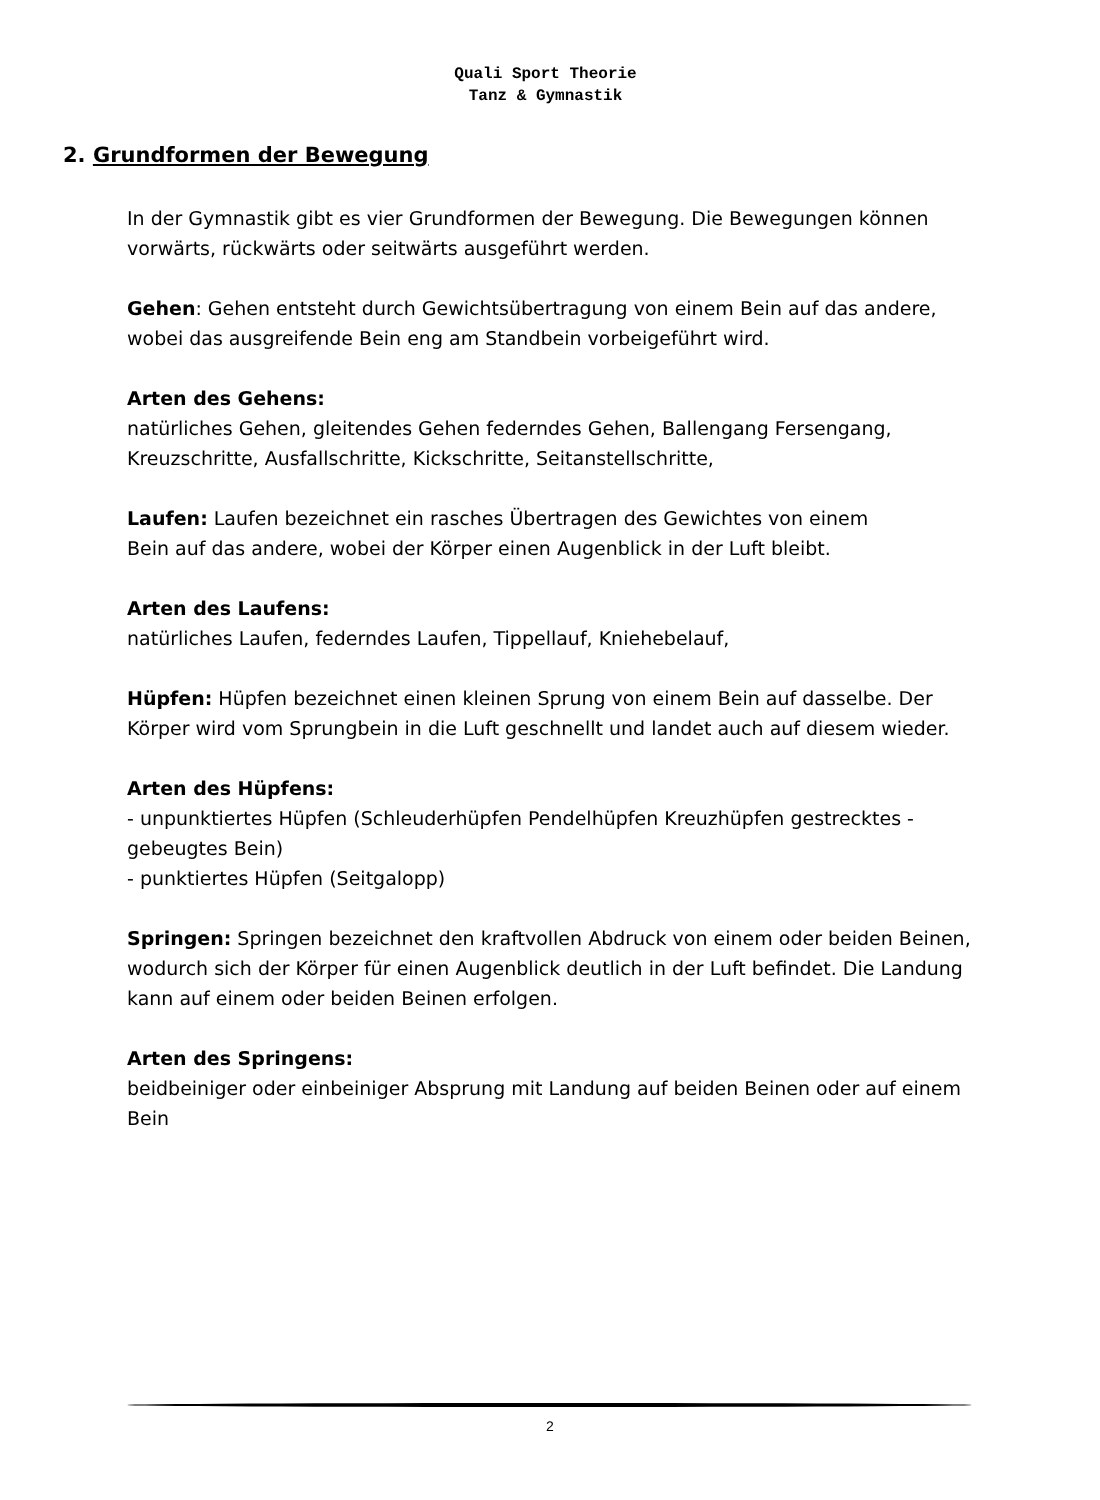Quali Sport Theorie
Tanz & Gymnastik
2. Grundformen der Bewegung
In der Gymnastik gibt es vier Grundformen der Bewegung. Die Bewegungen können vorwärts, rückwärts oder seitwärts ausgeführt werden.
Gehen: Gehen entsteht durch Gewichtsübertragung von einem Bein auf das andere, wobei das ausgreifende Bein eng am Standbein vorbeigeführt wird.
Arten des Gehens:
natürliches Gehen, gleitendes Gehen federndes Gehen, Ballengang Fersengang, Kreuzschritte, Ausfallschritte, Kickschritte, Seitanstellschritte,
Laufen: Laufen bezeichnet ein rasches Übertragen des Gewichtes von einem
Bein auf das andere, wobei der Körper einen Augenblick in der Luft bleibt.
Arten des Laufens:
natürliches Laufen, federndes Laufen, Tippellauf, Kniehebelauf,
Hüpfen: Hüpfen bezeichnet einen kleinen Sprung von einem Bein auf dasselbe. Der Körper wird vom Sprungbein in die Luft geschnellt und landet auch auf diesem wieder.
Arten des Hüpfens:
- unpunktiertes Hüpfen (Schleuderhüpfen Pendelhüpfen Kreuzhüpfen gestrecktes - gebeugtes Bein)
- punktiertes Hüpfen (Seitgalopp)
Springen: Springen bezeichnet den kraftvollen Abdruck von einem oder beiden Beinen, wodurch sich der Körper für einen Augenblick deutlich in der Luft befindet. Die Landung kann auf einem oder beiden Beinen erfolgen.
Arten des Springens:
beidbeiniger oder einbeiniger Absprung mit Landung auf beiden Beinen oder auf einem Bein
2